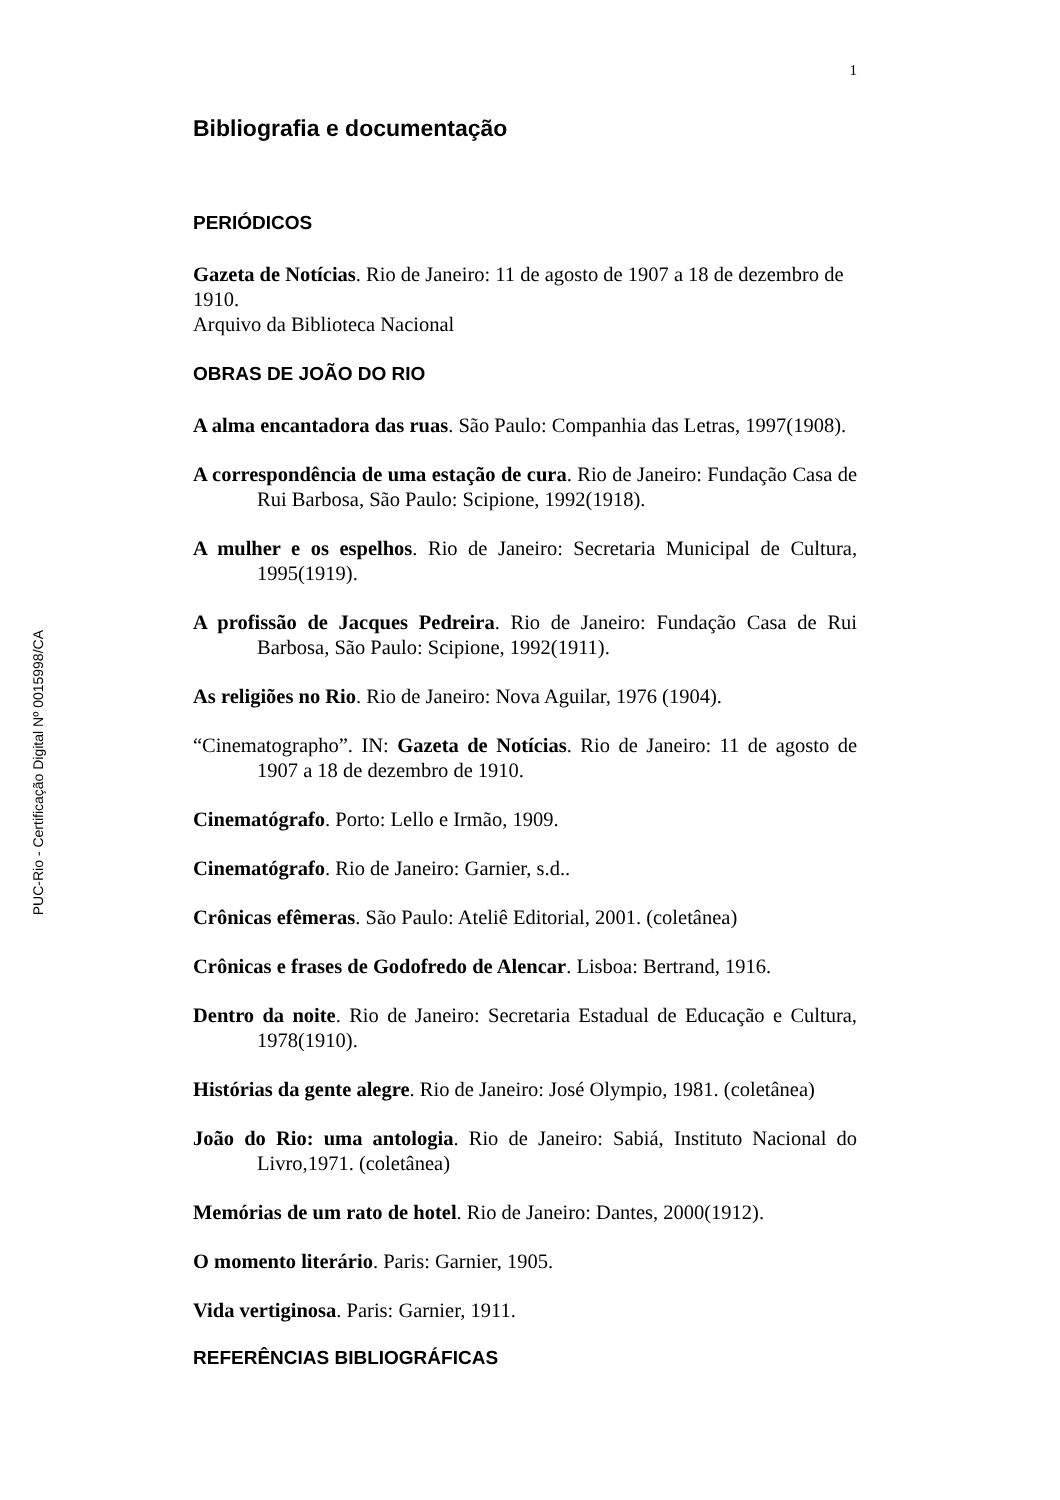PUC-Rio - Certificação Digital Nº 0015998/CA
1
Bibliografia e documentação
PERIÓDICOS
Gazeta de Notícias. Rio de Janeiro: 11 de agosto de 1907 a 18 de dezembro de 1910.
Arquivo da Biblioteca Nacional
OBRAS DE JOÃO DO RIO
A alma encantadora das ruas. São Paulo: Companhia das Letras, 1997(1908).
A correspondência de uma estação de cura. Rio de Janeiro: Fundação Casa de Rui Barbosa, São Paulo: Scipione, 1992(1918).
A mulher e os espelhos. Rio de Janeiro: Secretaria Municipal de Cultura, 1995(1919).
A profissão de Jacques Pedreira. Rio de Janeiro: Fundação Casa de Rui Barbosa, São Paulo: Scipione, 1992(1911).
As religiões no Rio. Rio de Janeiro: Nova Aguilar, 1976 (1904).
“Cinematographo”. IN: Gazeta de Notícias. Rio de Janeiro: 11 de agosto de 1907 a 18 de dezembro de 1910.
Cinematógrafo. Porto: Lello e Irmão, 1909.
Cinematógrafo. Rio de Janeiro: Garnier, s.d..
Crônicas efêmeras. São Paulo: Ateliê Editorial, 2001. (coletânea)
Crônicas e frases de Godofredo de Alencar. Lisboa: Bertrand, 1916.
Dentro da noite. Rio de Janeiro: Secretaria Estadual de Educação e Cultura, 1978(1910).
Histórias da gente alegre. Rio de Janeiro: José Olympio, 1981. (coletânea)
João do Rio: uma antologia. Rio de Janeiro: Sabiá, Instituto Nacional do Livro,1971. (coletânea)
Memórias de um rato de hotel. Rio de Janeiro: Dantes, 2000(1912).
O momento literário. Paris: Garnier, 1905.
Vida vertiginosa. Paris: Garnier, 1911.
REFERÊNCIAS BIBLIOGRÁFICAS